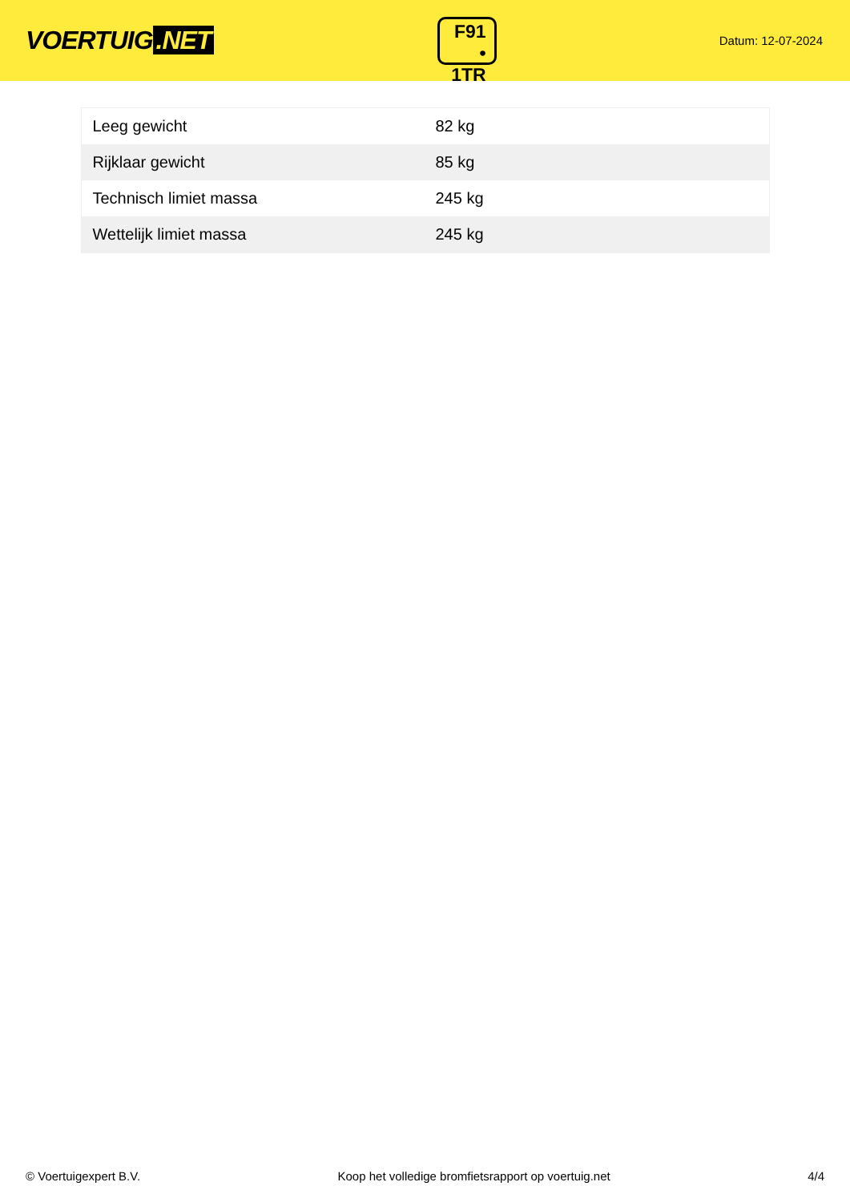VOERTUIG.NET
F91
• 1TR
Datum: 12-07-2024
| Leeg gewicht | 82 kg |
| Rijklaar gewicht | 85 kg |
| Technisch limiet massa | 245 kg |
| Wettelijk limiet massa | 245 kg |
© Voertuigexpert B.V. Koop het volledige bromfietsrapport op voertuig.net 4/4